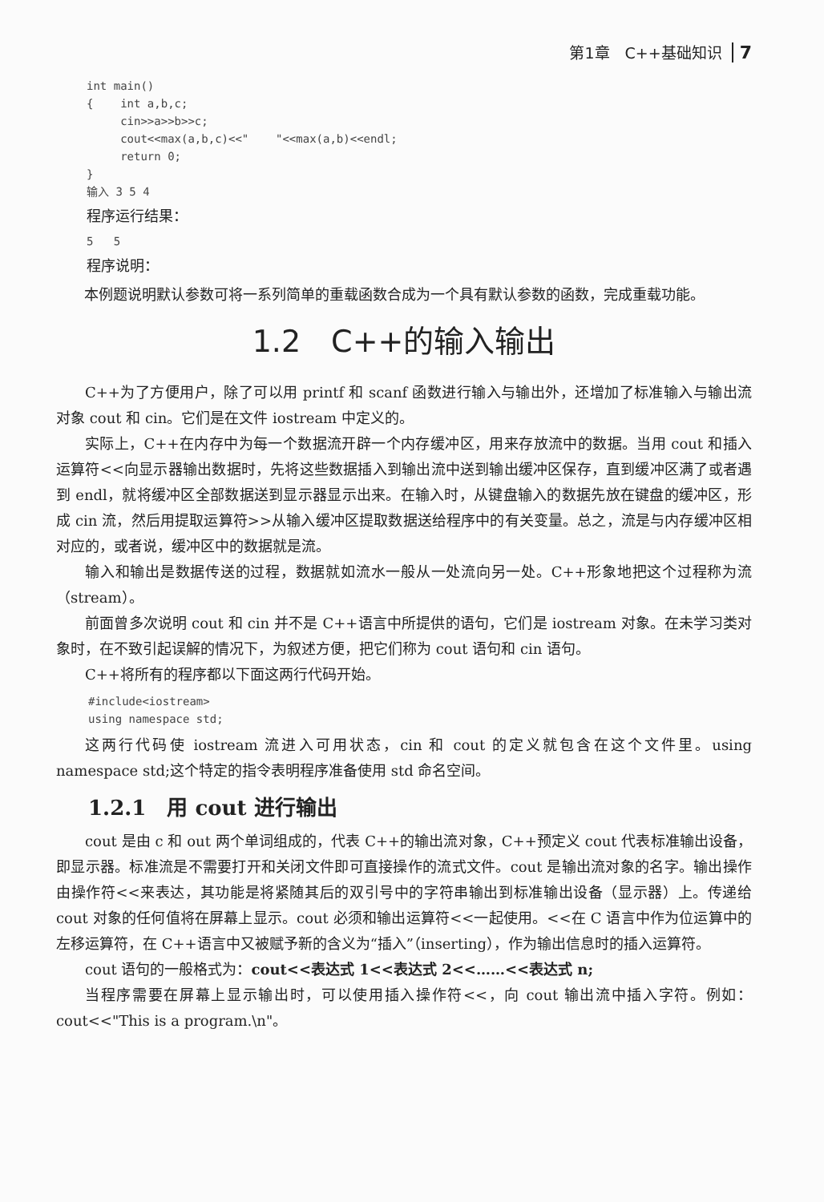第1章　C++基础知识 7
int main()
{    int a,b,c;
     cin>>a>>b>>c;
     cout<<max(a,b,c)<<"    "<<max(a,b)<<endl;
     return 0;
}
输入 3 5 4
程序运行结果：
5   5
程序说明：
本例题说明默认参数可将一系列简单的重载函数合成为一个具有默认参数的函数，完成重载功能。
1.2　C++的输入输出
C++为了方便用户，除了可以用 printf 和 scanf 函数进行输入与输出外，还增加了标准输入与输出流对象 cout 和 cin。它们是在文件 iostream 中定义的。
实际上，C++在内存中为每一个数据流开辟一个内存缓冲区，用来存放流中的数据。当用 cout 和插入运算符<<向显示器输出数据时，先将这些数据插入到输出流中送到输出缓冲区保存，直到缓冲区满了或者遇到 endl，就将缓冲区全部数据送到显示器显示出来。在输入时，从键盘输入的数据先放在键盘的缓冲区，形成 cin 流，然后用提取运算符>>从输入缓冲区提取数据送给程序中的有关变量。总之，流是与内存缓冲区相对应的，或者说，缓冲区中的数据就是流。
输入和输出是数据传送的过程，数据就如流水一般从一处流向另一处。C++形象地把这个过程称为流（stream）。
前面曾多次说明 cout 和 cin 并不是 C++语言中所提供的语句，它们是 iostream 对象。在未学习类对象时，在不致引起误解的情况下，为叙述方便，把它们称为 cout 语句和 cin 语句。
C++将所有的程序都以下面这两行代码开始。
#include<iostream>
using namespace std;
这两行代码使 iostream 流进入可用状态，cin 和 cout 的定义就包含在这个文件里。using namespace std;这个特定的指令表明程序准备使用 std 命名空间。
1.2.1　用 cout 进行输出
cout 是由 c 和 out 两个单词组成的，代表 C++的输出流对象，C++预定义 cout 代表标准输出设备，即显示器。标准流是不需要打开和关闭文件即可直接操作的流式文件。cout 是输出流对象的名字。输出操作由操作符<<来表达，其功能是将紧随其后的双引号中的字符串输出到标准输出设备（显示器）上。传递给 cout 对象的任何值将在屏幕上显示。cout 必须和输出运算符<<一起使用。<<在 C 语言中作为位运算中的左移运算符，在 C++语言中又被赋予新的含义为“插入”（inserting），作为输出信息时的插入运算符。
cout 语句的一般格式为：cout<<表达式 1<<表达式 2<<……<<表达式 n;
当程序需要在屏幕上显示输出时，可以使用插入操作符<<，向 cout 输出流中插入字符。例如：cout<<"This is a program.\n"。